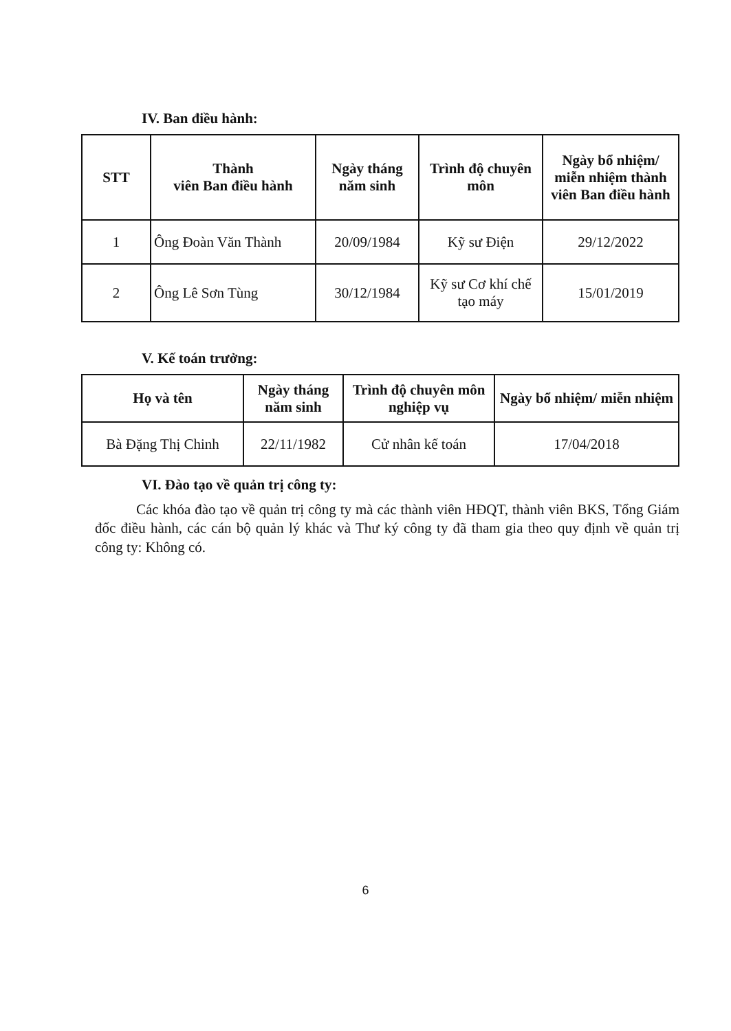IV. Ban điều hành:
| STT | Thành viên Ban điều hành | Ngày tháng năm sinh | Trình độ chuyên môn | Ngày bổ nhiệm/ miễn nhiệm thành viên Ban điều hành |
| --- | --- | --- | --- | --- |
| 1 | Ông Đoàn Văn Thành | 20/09/1984 | Kỹ sư Điện | 29/12/2022 |
| 2 | Ông Lê Sơn Tùng | 30/12/1984 | Kỹ sư Cơ khí chế tạo máy | 15/01/2019 |
V. Kế toán trưởng:
| Họ và tên | Ngày tháng năm sinh | Trình độ chuyên môn nghiệp vụ | Ngày bổ nhiệm/ miễn nhiệm |
| --- | --- | --- | --- |
| Bà Đặng Thị Chinh | 22/11/1982 | Cử nhân kế toán | 17/04/2018 |
VI. Đào tạo về quản trị công ty:
Các khóa đào tạo về quản trị công ty mà các thành viên HĐQT, thành viên BKS, Tổng Giám đốc điều hành, các cán bộ quản lý khác và Thư ký công ty đã tham gia theo quy định về quản trị công ty: Không có.
6